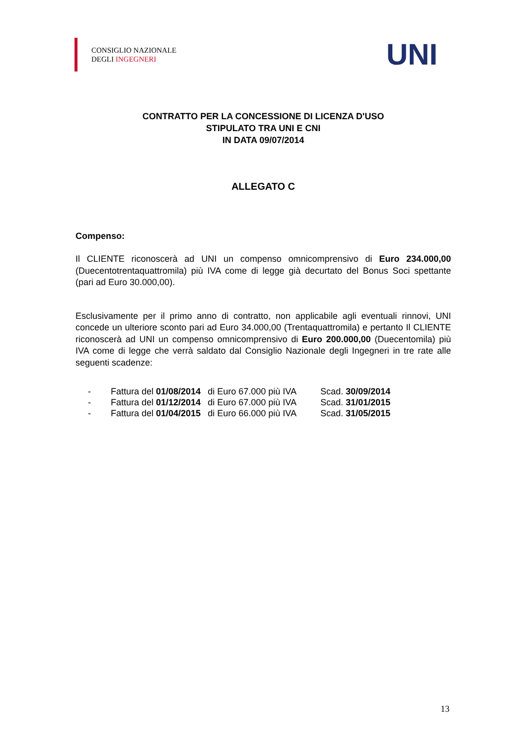CONSIGLIO NAZIONALE
DEGLI INGEGNERI
UNI
CONTRATTO PER LA CONCESSIONE DI LICENZA D'USO
STIPULATO TRA UNI E CNI
IN DATA 09/07/2014
ALLEGATO C
Compenso:
Il CLIENTE riconoscerà ad UNI un compenso omnicomprensivo di Euro 234.000,00 (Duecentotrentaquattromila) più IVA come di legge già decurtato del Bonus Soci spettante (pari ad Euro 30.000,00).
Esclusivamente per il primo anno di contratto, non applicabile agli eventuali rinnovi, UNI concede un ulteriore sconto pari ad Euro 34.000,00 (Trentaquattromila) e pertanto Il CLIENTE riconoscerà ad UNI un compenso omnicomprensivo di Euro 200.000,00 (Duecentomila) più IVA come di legge che verrà saldato dal Consiglio Nazionale degli Ingegneri in tre rate alle seguenti scadenze:
| - | Fattura del 01/08/2014 | di Euro 67.000 più IVA | Scad. 30/09/2014 |
| - | Fattura del 01/12/2014 | di Euro 67.000 più IVA | Scad. 31/01/2015 |
| - | Fattura del 01/04/2015 | di Euro 66.000 più IVA | Scad. 31/05/2015 |
13